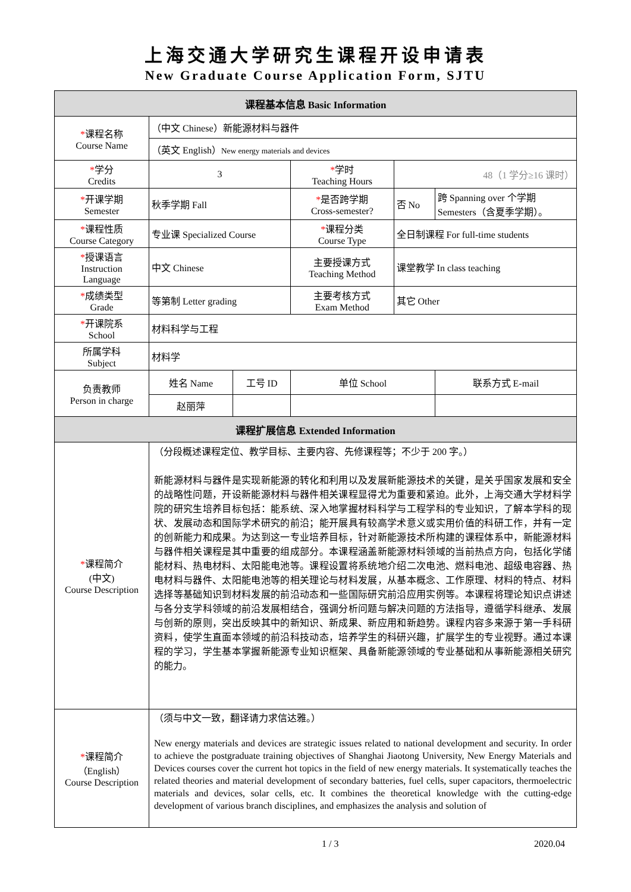上海交通大学研究生课程开设申请表
New Graduate Course Application Form, SJTU
| 课程基本信息 Basic Information | | | | | |
| --- | --- | --- | --- | --- | --- |
| * 课程名称 Course Name | （中文 Chinese）新能源材料与器件 | | | | |
| | （英文 English） New energy materials and devices | | | | |
| * 学分 Credits | 3 | | * 学时 Teaching Hours | 48（1 学分≥16 课时） | |
| * 开课学期 Semester | 秋季学期 Fall | | * 是否跨学期 Cross-semester? | 否 No | 跨 Spanning over 个学期 Semesters（含夏季学期）。 |
| * 课程性质 Course Category | 专业课 Specialized Course | | * 课程分类 Course Type | 全日制课程 For full-time students | |
| * 授课语言 Instruction Language | 中文 Chinese | | 主要授课方式 Teaching Method | 课堂教学 In class teaching | |
| * 成绩类型 Grade | 等第制 Letter grading | | 主要考核方式 Exam Method | 其它 Other | |
| * 开课院系 School | 材料科学与工程 | | | | |
| 所属学科 Subject | 材料学 | | | | |
| 负责教师 Person in charge | 姓名 Name | 工号 ID | 单位 School | | 联系方式 E-mail |
| | 赵丽萍 | | | | |
| 课程扩展信息 Extended Information | | | | | |
| * 课程简介 (中文) Course Description | （分段概述课程定位、教学目标、主要内容、先修课程等；不少于 200 字。） 新能源材料与器件是实现新能源的转化和利用以及发展新能源技术的关键，是关乎国家发展和安全的战略性问题，开设新能源材料与器件相关课程显得尤为重要和紧迫。此外，上海交通大学材料学院的研究生培养目标包括：能系统、深入地掌握材料科学与工程学科的专业知识，了解本学科的现状、发展动态和国际学术研究的前沿；能开展具有较高学术意义或实用价值的科研工作，并有一定的创新能力和成果。为达到这一专业培养目标，针对新能源技术所构建的课程体系中，新能源材料与器件相关课程是其中重要的组成部分。本课程涵盖新能源材料领域的当前热点方向，包括化学储能材料、热电材料、太阳能电池等。课程设置将系统地介绍二次电池、燃料电池、超级电容器、热电材料与器件、太阳能电池等的相关理论与材料发展，从基本概念、工作原理、材料的特点、材料选择等基础知识到材料发展的前沿动态和一些国际研究前沿应用实例等。本课程将理论知识点讲述与各分支学科领域的前沿发展相结合，强调分析问题与解决问题的方法指导，遵循学科继承、发展与创新的原则，突出反映其中的新知识、新成果、新应用和新趋势。课程内容多来源于第一手科研资料，使学生直面本领域的前沿科技动态，培养学生的科研兴趣，扩展学生的专业视野。通过本课程的学习，学生基本掌握新能源专业知识框架、具备新能源领域的专业基础和从事新能源相关研究的能力。 | | | | |
| * 课程简介 （English） Course Description | （须与中文一致，翻译请力求信达雅。） New energy materials and devices are strategic issues related to national development and security. In order to achieve the postgraduate training objectives of Shanghai Jiaotong University, New Energy Materials and Devices courses cover the current hot topics in the field of new energy materials. It systematically teaches the related theories and material development of secondary batteries, fuel cells, super capacitors, thermoelectric materials and devices, solar cells, etc. It combines the theoretical knowledge with the cutting-edge development of various branch disciplines, and emphasizes the analysis and solution of | | | | |
1 / 3 2020.04